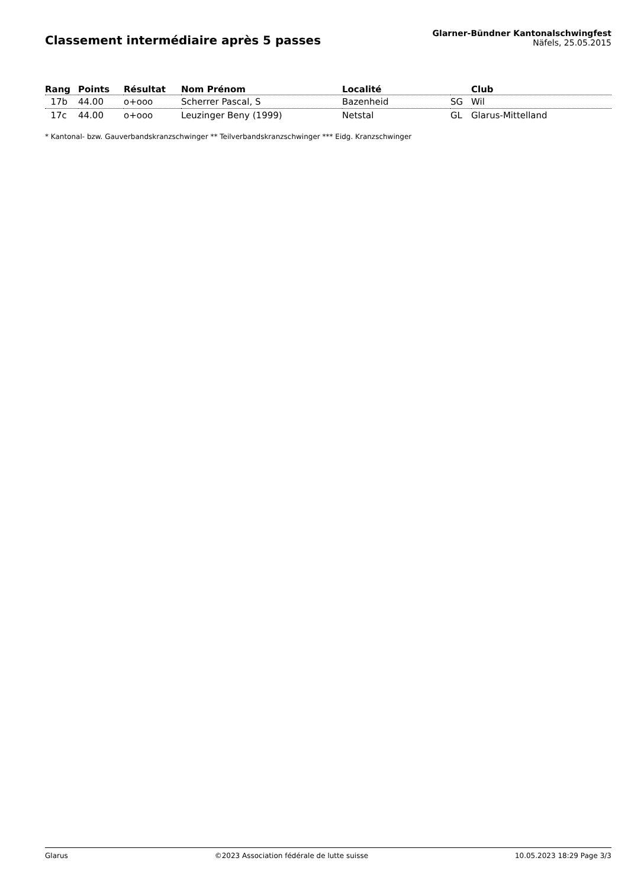Classement intermédiaire après 5 passes
Glarner-Bündner Kantonalschwingfest
Näfels, 25.05.2015
| Rang | Points | Résultat | Nom Prénom | Localité | | Club |
| --- | --- | --- | --- | --- | --- | --- |
| 17b | 44.00 | o+ooo | Scherrer Pascal, S | Bazenheid | SG | Wil |
| 17c | 44.00 | o+ooo | Leuzinger Beny (1999) | Netstal | GL | Glarus-Mittelland |
* Kantonal- bzw. Gauverbandskranzschwinger ** Teilverbandskranzschwinger *** Eidg. Kranzschwinger
Glarus ©2023 Association fédérale de lutte suisse 10.05.2023 18:29 Page 3/3